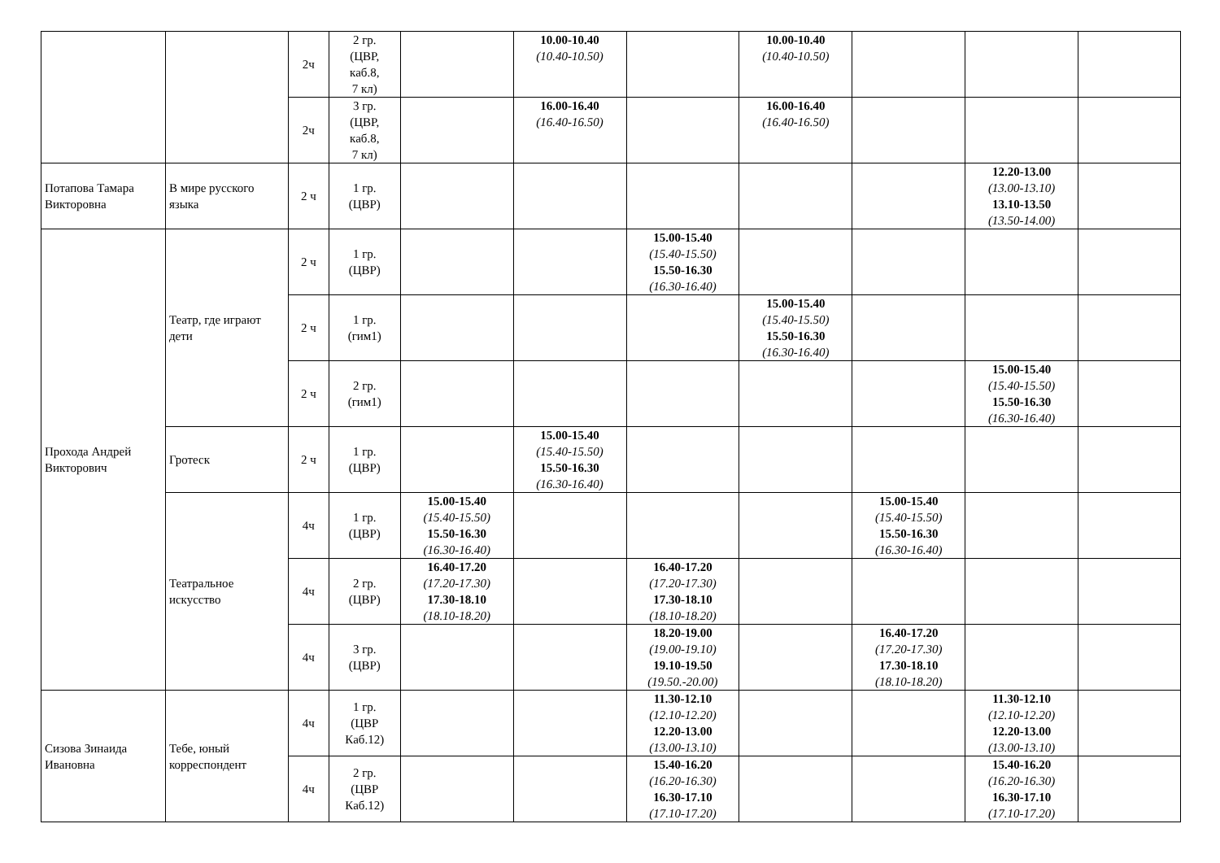| | | 2ч | 2 гр. (ЦВР, каб.8, 7 кл) | | 10.00-10.40 (10.40-10.50) | | 10.00-10.40 (10.40-10.50) | | | |
| | | 2ч | 3 гр. (ЦВР, каб.8, 7 кл) | | 16.00-16.40 (16.40-16.50) | | 16.00-16.40 (16.40-16.50) | | | |
| Потапова Тамара Викторовна | В мире русского языка | 2 ч | 1 гр. (ЦВР) | | | | | | 12.20-13.00 (13.00-13.10) 13.10-13.50 (13.50-14.00) | |
| Прохода Андрей Викторович | Театр, где играют дети | 2 ч | 1 гр. (ЦВР) | | | 15.00-15.40 (15.40-15.50) 15.50-16.30 (16.30-16.40) | | | | |
| | | 2 ч | 1 гр. (гим1) | | | | 15.00-15.40 (15.40-15.50) 15.50-16.30 (16.30-16.40) | | | |
| | | 2 ч | 2 гр. (гим1) | | | | | | 15.00-15.40 (15.40-15.50) 15.50-16.30 (16.30-16.40) | |
| | Гротеск | 2 ч | 1 гр. (ЦВР) | | 15.00-15.40 (15.40-15.50) 15.50-16.30 (16.30-16.40) | | | | | |
| | Театральное искусство | 4ч | 1 гр. (ЦВР) | 15.00-15.40 (15.40-15.50) 15.50-16.30 (16.30-16.40) | | | | 15.00-15.40 (15.40-15.50) 15.50-16.30 (16.30-16.40) | | |
| | | 4ч | 2 гр. (ЦВР) | 16.40-17.20 (17.20-17.30) 17.30-18.10 (18.10-18.20) | | 16.40-17.20 (17.20-17.30) 17.30-18.10 (18.10-18.20) | | | | |
| | | 4ч | 3 гр. (ЦВР) | | | 18.20-19.00 (19.00-19.10) 19.10-19.50 (19.50.-20.00) | | 16.40-17.20 (17.20-17.30) 17.30-18.10 (18.10-18.20) | | |
| Сизова Зинаида Ивановна | Тебе, юный корреспондент | 4ч | 1 гр. (ЦВР Каб.12) | | | 11.30-12.10 (12.10-12.20) 12.20-13.00 (13.00-13.10) | | | 11.30-12.10 (12.10-12.20) 12.20-13.00 (13.00-13.10) | |
| | | 4ч | 2 гр. (ЦВР Каб.12) | | | 15.40-16.20 (16.20-16.30) 16.30-17.10 (17.10-17.20) | | | 15.40-16.20 (16.20-16.30) 16.30-17.10 (17.10-17.20) | |